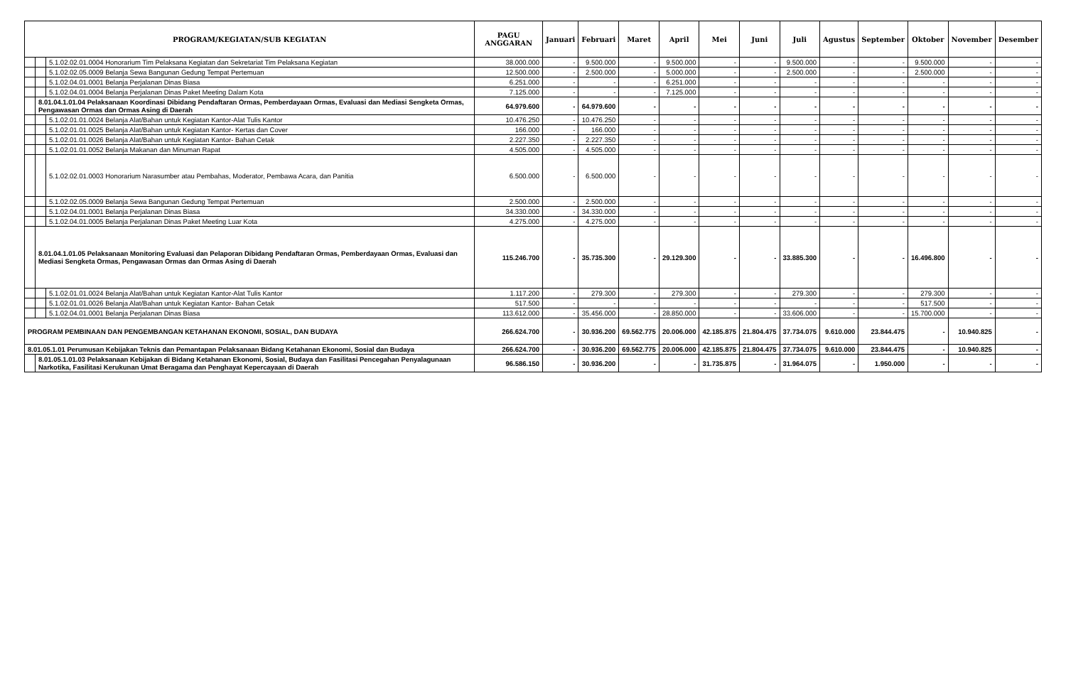| PROGRAM/KEGIATAN/SUB KEGIATAN | | | PAGU ANGGARAN | Januari | Februari | Maret | April | Mei | Juni | Juli | Agustus | September | Oktober | November | Desember |
| --- | --- | --- | --- | --- | --- | --- | --- | --- | --- | --- | --- | --- | --- | --- | --- |
| | | 5.1.02.02.01.0004 Honorarium Tim Pelaksana Kegiatan dan Sekretariat Tim Pelaksana Kegiatan | 38.000.000 | - | 9.500.000 | - | 9.500.000 | - | - | 9.500.000 | - | - | 9.500.000 | - | - |
| | | 5.1.02.02.05.0009 Belanja Sewa Bangunan Gedung Tempat Pertemuan | 12.500.000 | - | 2.500.000 | - | 5.000.000 | - | - | 2.500.000 | - | - | 2.500.000 | - | - |
| | | 5.1.02.04.01.0001 Belanja Perjalanan Dinas Biasa | 6.251.000 | - | - | - | 6.251.000 | - | - | - | - | - | - | - | - |
| | | 5.1.02.04.01.0004 Belanja Perjalanan Dinas Paket Meeting Dalam Kota | 7.125.000 | - | - | - | 7.125.000 | - | - | - | - | - | - | - | - |
| | 8.01.04.1.01.04 Pelaksanaan Koordinasi Dibidang Pendaftaran Ormas, Pemberdayaan Ormas, Evaluasi dan Mediasi Sengketa Ormas, Pengawasan Ormas dan Ormas Asing di Daerah | | 64.979.600 | - | 64.979.600 | - | - | - | - | - | - | - | - | - | - |
| | | 5.1.02.01.01.0024 Belanja Alat/Bahan untuk Kegiatan Kantor-Alat Tulis Kantor | 10.476.250 | - | 10.476.250 | - | - | - | - | - | - | - | - | - | - |
| | | 5.1.02.01.01.0025 Belanja Alat/Bahan untuk Kegiatan Kantor- Kertas dan Cover | 166.000 | - | 166.000 | - | - | - | - | - | - | - | - | - | - |
| | | 5.1.02.01.01.0026 Belanja Alat/Bahan untuk Kegiatan Kantor- Bahan Cetak | 2.227.350 | - | 2.227.350 | - | - | - | - | - | - | - | - | - | - |
| | | 5.1.02.01.01.0052 Belanja Makanan dan Minuman Rapat | 4.505.000 | - | 4.505.000 | - | - | - | - | - | - | - | - | - | - |
| | | 5.1.02.02.01.0003 Honorarium Narasumber atau Pembahas, Moderator, Pembawa Acara, dan Panitia | 6.500.000 | - | 6.500.000 | - | - | - | - | - | - | - | - | - | - |
| | | 5.1.02.02.05.0009 Belanja Sewa Bangunan Gedung Tempat Pertemuan | 2.500.000 | - | 2.500.000 | - | - | - | - | - | - | - | - | - | - |
| | | 5.1.02.04.01.0001 Belanja Perjalanan Dinas Biasa | 34.330.000 | - | 34.330.000 | - | - | - | - | - | - | - | - | - | - |
| | | 5.1.02.04.01.0005 Belanja Perjalanan Dinas Paket Meeting Luar Kota | 4.275.000 | - | 4.275.000 | - | - | - | - | - | - | - | - | - | - |
| | 8.01.04.1.01.05 Pelaksanaan Monitoring Evaluasi dan Pelaporan Dibidang Pendaftaran Ormas, Pemberdayaan Ormas, Evaluasi dan Mediasi Sengketa Ormas, Pengawasan Ormas dan Ormas Asing di Daerah | | 115.246.700 | - | 35.735.300 | - | 29.129.300 | - | - | 33.885.300 | - | - | 16.496.800 | - | - |
| | | 5.1.02.01.01.0024 Belanja Alat/Bahan untuk Kegiatan Kantor-Alat Tulis Kantor | 1.117.200 | - | 279.300 | - | 279.300 | - | - | 279.300 | - | - | 279.300 | - | - |
| | | 5.1.02.01.01.0026 Belanja Alat/Bahan untuk Kegiatan Kantor- Bahan Cetak | 517.500 | - | - | - | - | - | - | - | - | - | 517.500 | - | - |
| | | 5.1.02.04.01.0001 Belanja Perjalanan Dinas Biasa | 113.612.000 | - | 35.456.000 | - | 28.850.000 | - | - | 33.606.000 | - | - | 15.700.000 | - | - |
| PROGRAM PEMBINAAN DAN PENGEMBANGAN KETAHANAN EKONOMI, SOSIAL, DAN BUDAYA | | | 266.624.700 | - | 30.936.200 | 69.562.775 | 20.006.000 | 42.185.875 | 21.804.475 | 37.734.075 | 9.610.000 | 23.844.475 | - | 10.940.825 | - |
| 8.01.05.1.01 Perumusan Kebijakan Teknis dan Pemantapan Pelaksanaan Bidang Ketahanan Ekonomi, Sosial dan Budaya | | | 266.624.700 | - | 30.936.200 | 69.562.775 | 20.006.000 | 42.185.875 | 21.804.475 | 37.734.075 | 9.610.000 | 23.844.475 | - | 10.940.825 | - |
| | 8.01.05.1.01.03 Pelaksanaan Kebijakan di Bidang Ketahanan Ekonomi, Sosial, Budaya dan Fasilitasi Pencegahan Penyalagunaan Narkotika, Fasilitasi Kerukunan Umat Beragama dan Penghayat Kepercayaan di Daerah | | 96.586.150 | - | 30.936.200 | - | - | 31.735.875 | - | 31.964.075 | - | 1.950.000 | - | - | - |